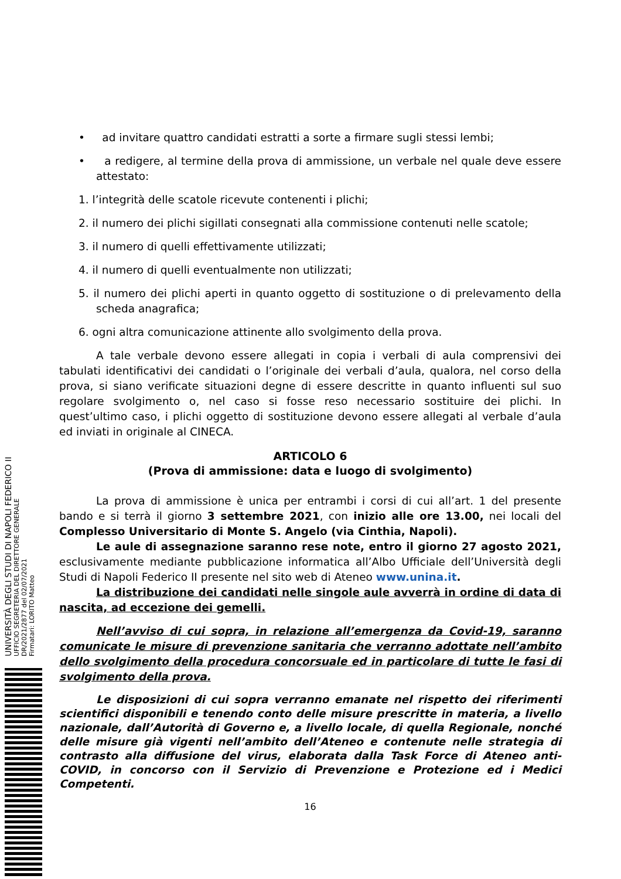• ad invitare quattro candidati estratti a sorte a firmare sugli stessi lembi;
• a redigere, al termine della prova di ammissione, un verbale nel quale deve essere attestato:
1. l’integrità delle scatole ricevute contenenti i plichi;
2. il numero dei plichi sigillati consegnati alla commissione contenuti nelle scatole;
3. il numero di quelli effettivamente utilizzati;
4. il numero di quelli eventualmente non utilizzati;
5. il numero dei plichi aperti in quanto oggetto di sostituzione o di prelevamento della scheda anagrafica;
6. ogni altra comunicazione attinente allo svolgimento della prova.
A tale verbale devono essere allegati in copia i verbali di aula comprensivi dei tabulati identificativi dei candidati o l’originale dei verbali d’aula, qualora, nel corso della prova, si siano verificate situazioni degne di essere descritte in quanto influenti sul suo regolare svolgimento o, nel caso si fosse reso necessario sostituire dei plichi. In quest’ultimo caso, i plichi oggetto di sostituzione devono essere allegati al verbale d’aula ed inviati in originale al CINECA.
ARTICOLO 6
(Prova di ammissione: data e luogo di svolgimento)
La prova di ammissione è unica per entrambi i corsi di cui all’art. 1 del presente bando e si terrà il giorno 3 settembre 2021, con inizio alle ore 13.00, nei locali del Complesso Universitario di Monte S. Angelo (via Cinthia, Napoli).
Le aule di assegnazione saranno rese note, entro il giorno 27 agosto 2021, esclusivamente mediante pubblicazione informatica all’Albo Ufficiale dell’Università degli Studi di Napoli Federico II presente nel sito web di Ateneo www.unina.it.
La distribuzione dei candidati nelle singole aule avverrà in ordine di data di nascita, ad eccezione dei gemelli.
Nell’avviso di cui sopra, in relazione all’emergenza da Covid-19, saranno comunicate le misure di prevenzione sanitaria che verranno adottate nell’ambito dello svolgimento della procedura concorsuale ed in particolare di tutte le fasi di svolgimento della prova.
Le disposizioni di cui sopra verranno emanate nel rispetto dei riferimenti scientifici disponibili e tenendo conto delle misure prescritte in materia, a livello nazionale, dall’Autorità di Governo e, a livello locale, di quella Regionale, nonché delle misure già vigenti nell’ambito dell’Ateneo e contenute nelle strategia di contrasto alla diffusione del virus, elaborata dalla Task Force di Ateneo anti-COVID, in concorso con il Servizio di Prevenzione e Protezione ed i Medici Competenti.
16
UNIVERSITÀ DEGLI STUDI DI NAPOLI FEDERICO II
UFFICIO SEGRETERIA DEL DIRETTORE GENERALE
DR/2021/2877 del 02/07/2021
Firmatari: LORITO Matteo